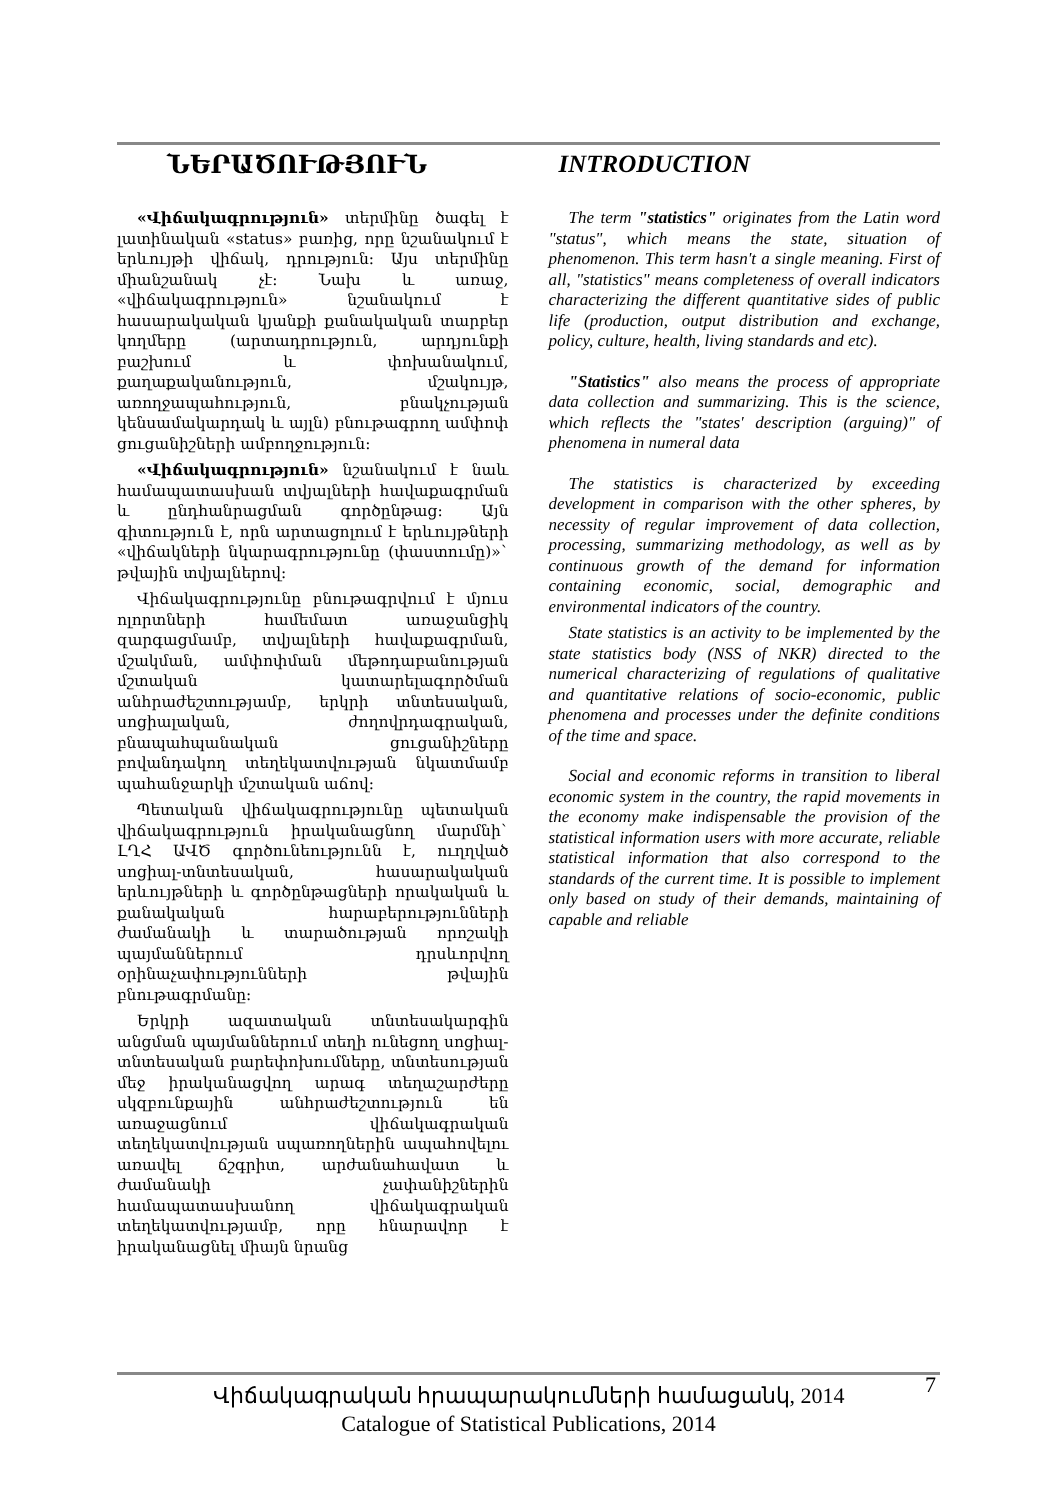ՆԵՐԱԾՈՒԹՅՈՒՆ INTRODUCTION
«Վիճակագրություն» տերմինը ծագել է լատինական «status» բառից, որը նշանակում է երևույթի վիճակ, դրություն: Այս տերմինը միանշանակ չէ: Նախ և առաջ, «վիճակագրություն» նշանակում է հասարակական կյանքի քանակական տարբեր կողմերը (արտադրություն, արդյունքի բաշխում և փոխանակում, քաղաքականություն, մշակույթ, առողջապահություն, բնակչության կենսամակարդակ և այլն) բնութագրող ամփոփ ցուցանիշների ամբողջություն:
«Վիճակագրություն» նշանակում է նաև համապատասխան տվյալների հավաքագրման և ընդհանրացման գործընթաց: Այն գիտություն է, որն արտացոլում է երևույթների «վիճակների նկարագրությունը (փաստումը)»` թվային տվյալներով:
Վիճակագրությունը բնութագրվում է մյուս ոլորտների համեմատ առաջանցիկ զարգացմամբ, տվյալների հավաքագրման, մշակման, ամփոփման մեթոդաբանության մշտական կատարելագործման անհրաժեշտությամբ, երկրի տնտեսական, սոցիալական, ժողովրդագրական, բնապահպանական ցուցանիշները բովանդակող տեղեկատվության նկատմամբ պահանջարկի մշտական աճով:
Պետական վիճակագրությունը պետական վիճակագրություն իրականացնող մարմնի` ԼՂՀ ԱՎԾ գործունեությունն է, ուղղված սոցիալ-տնտեսական, հասարակական երևույթների և գործընթացների որակական և քանակական հարաբերությունների ժամանակի և տարածության որոշակի պայմաններում դրսևորվող օրինաչափությունների թվային բնութագրմանը:
Երկրի ազատական տնտեսակարգին անցման պայմաններում տեղի ունեցող սոցիալ-տնտեսական բարեփոխումները, տնտեսության մեջ իրականացվող արագ տեղաշարժերը սկզբունքային անհրաժեշտություն են առաջացնում վիճակագրական տեղեկատվության սպառողներին ապահովելու առավել ճշգրիտ, արժանահավատ և ժամանակի չափանիշներին համապատասխանող վիճակագրական տեղեկատվությամբ, որը հնարավոր է իրականացնել միայն նրանց
The term "statistics" originates from the Latin word "status", which means the state, situation of phenomenon. This term hasn't a single meaning. First of all, "statistics" means completeness of overall indicators characterizing the different quantitative sides of public life (production, output distribution and exchange, policy, culture, health, living standards and etc).
"Statistics" also means the process of appropriate data collection and summarizing. This is the science, which reflects the "states' description (arguing)" of phenomena in numeral data
The statistics is characterized by exceeding development in comparison with the other spheres, by necessity of regular improvement of data collection, processing, summarizing methodology, as well as by continuous growth of the demand for information containing economic, social, demographic and environmental indicators of the country.
State statistics is an activity to be implemented by the state statistics body (NSS of NKR) directed to the numerical characterizing of regulations of qualitative and quantitative relations of socio-economic, public phenomena and processes under the definite conditions of the time and space.
Social and economic reforms in transition to liberal economic system in the country, the rapid movements in the economy make indispensable the provision of the statistical information users with more accurate, reliable statistical information that also correspond to the standards of the current time. It is possible to implement only based on study of their demands, maintaining of capable and reliable
Վիճակագրական հրապարակումների համացանկ, 2014
Catalogue of Statistical Publications, 2014
7